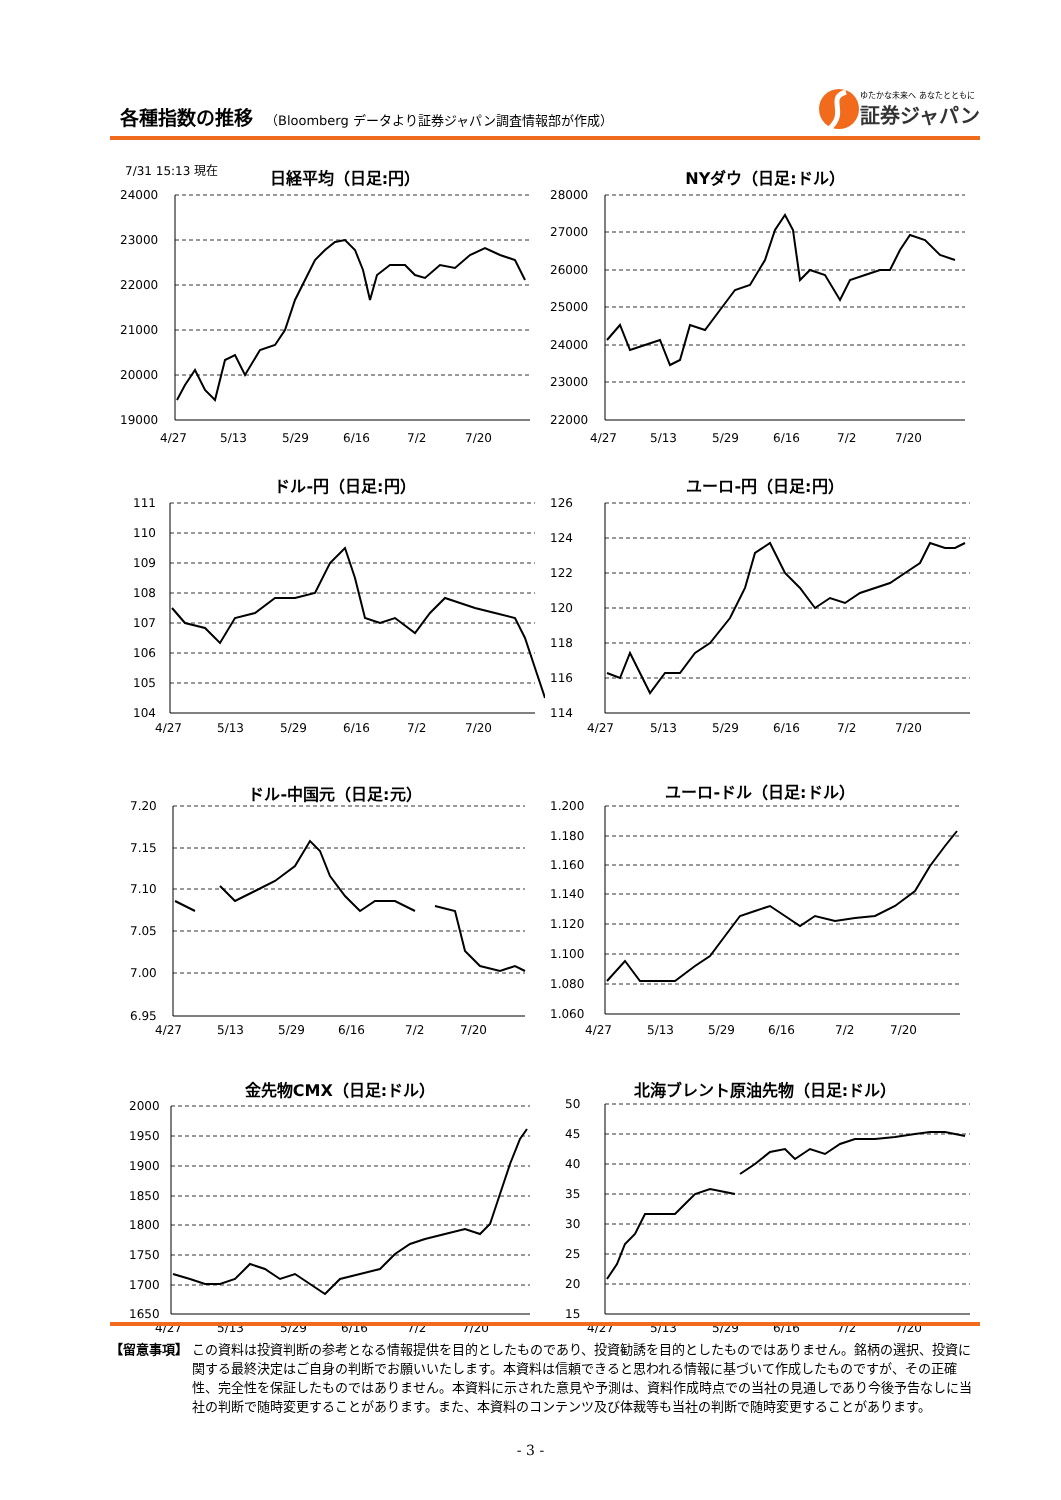各種指数の推移 （Bloomberg データより証券ジャパン調査情報部が作成）
ゆたかな未来へ あなたとともに
証券ジャパン
7/31 15:13 現在
日経平均（日足:円）
24000
23000
22000
21000
20000
19000
4/27
5/13
5/29
6/16
7/2
7/20
NYダウ（日足:ドル）
28000
27000
26000
25000
24000
23000
22000
4/27
5/13
5/29
6/16
7/2
7/20
ドル-円（日足:円）
111
110
109
108
107
106
105
104
4/27
5/13
5/29
6/16
7/2
7/20
ユーロ-円（日足:円）
126
124
122
120
118
116
114
4/27
5/13
5/29
6/16
7/2
7/20
ドル-中国元（日足:元）
7.20
7.15
7.10
7.05
7.00
6.95
4/27
5/13
5/29
6/16
7/2
7/20
ユーロ-ドル（日足:ドル）
1.200
1.180
1.160
1.140
1.120
1.100
1.080
1.060
4/27
5/13
5/29
6/16
7/2
7/20
金先物CMX（日足:ドル）
2000
1950
1900
1850
1800
1750
1700
1650
4/27
5/13
5/29
6/16
7/2
7/20
北海ブレント原油先物（日足:ドル）
50
45
40
35
30
25
20
15
4/27
5/13
5/29
6/16
7/2
7/20
【留意事項】 この資料は投資判断の参考となる情報提供を目的としたものであり、投資勧誘を目的としたものではありません。銘柄の選択、投資に関する最終決定はご自身の判断でお願いいたします。本資料は信頼できると思われる情報に基づいて作成したものですが、その正確性、完全性を保証したものではありません。本資料に示された意見や予測は、資料作成時点での当社の見通しであり今後予告なしに当社の判断で随時変更することがあります。また、本資料のコンテンツ及び体裁等も当社の判断で随時変更することがあります。
- 3 -